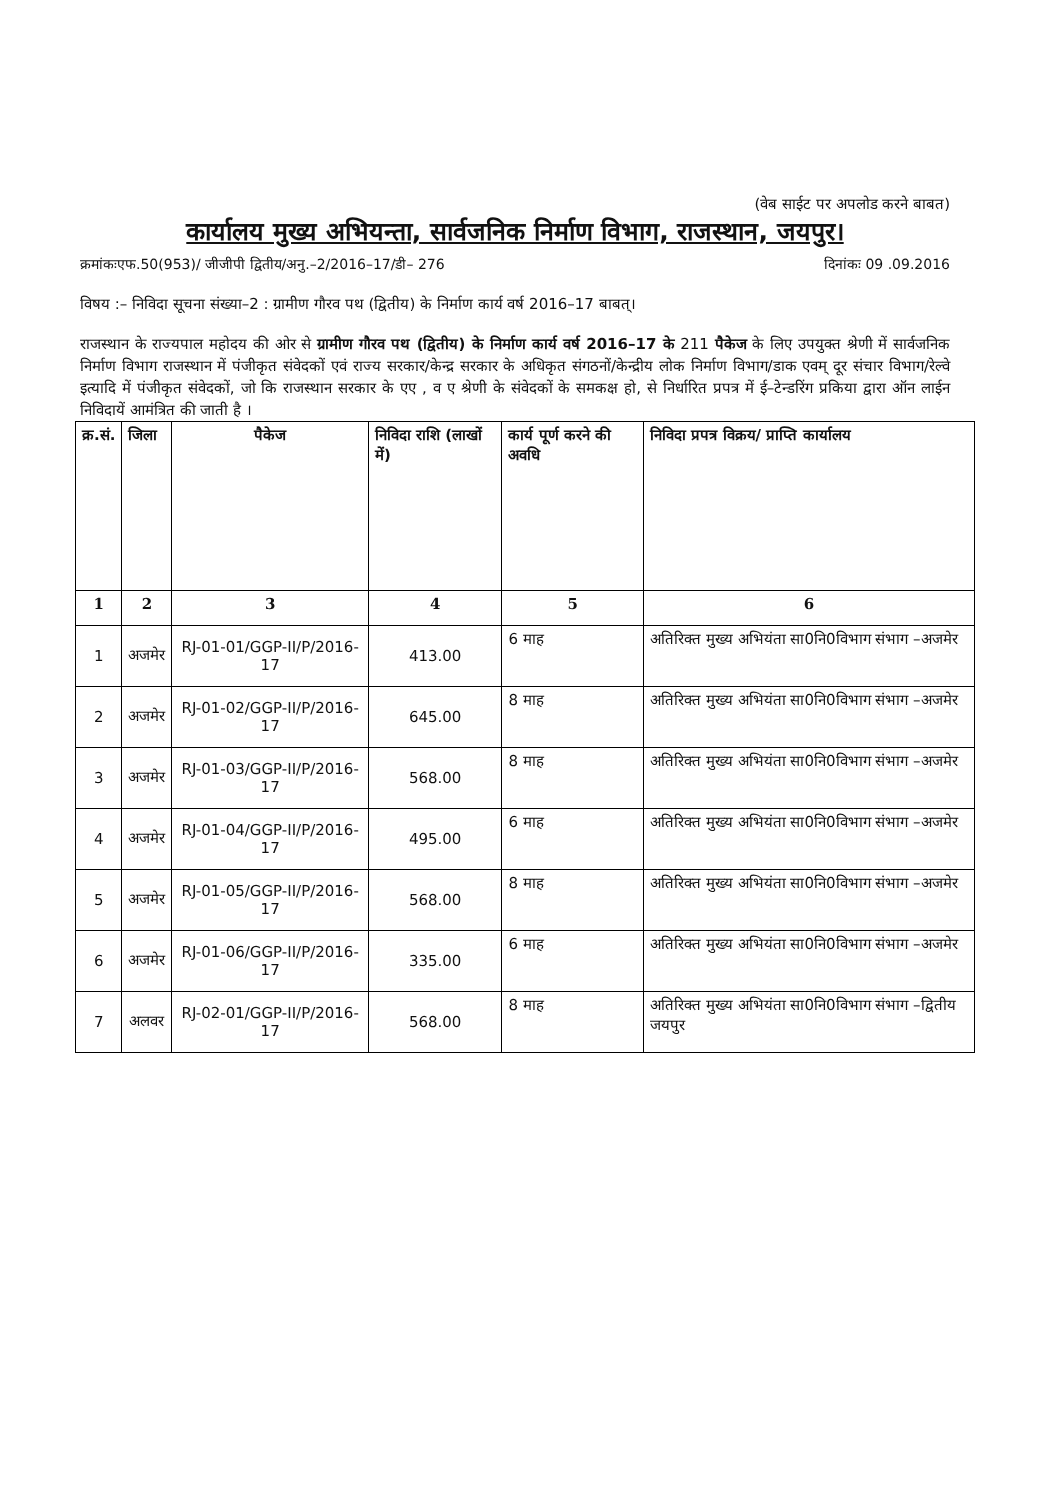(वेब साईट पर अपलोड करने बाबत)
कार्यालय मुख्य अभियन्ता, सार्वजनिक निर्माण विभाग, राजस्थान, जयपुर।
क्रमांकःएफ.50(953)/ जीजीपी द्वितीय/अनु.–2/2016–17/डी– 276 दिनांकः 09 .09.2016
विषय :– निविदा सूचना संख्या–2 : ग्रामीण गौरव पथ (द्वितीय) के निर्माण कार्य वर्ष 2016–17 बाबत्।
राजस्थान के राज्यपाल महोदय की ओर से ग्रामीण गौरव पथ (द्वितीय) के निर्माण कार्य वर्ष 2016–17 के 211 पैकेज के लिए उपयुक्त श्रेणी में सार्वजनिक निर्माण विभाग राजस्थान में पंजीकृत संवेदकों एवं राज्य सरकार/केन्द्र सरकार के अधिकृत संगठनों/केन्द्रीय लोक निर्माण विभाग/डाक एवम् दूर संचार विभाग/रेल्वे इत्यादि में पंजीकृत संवेदकों, जो कि राजस्थान सरकार के एए , व ए श्रेणी के संवेदकों के समकक्ष हो, से निर्धारित प्रपत्र में ई–टेन्डरिंग प्रकिया द्वारा ऑन लाईन निविदायें आमंत्रित की जाती है ।
| क्र.सं. | जिला | पैकेज | निविदा राशि (लाखों में) | कार्य पूर्ण करने की अवधि | निविदा प्रपत्र विक्रय/ प्राप्ति कार्यालय |
| --- | --- | --- | --- | --- | --- |
| 1 | 2 | 3 | 4 | 5 | 6 |
| 1 | अजमेर | RJ-01-01/GGP-II/P/2016-17 | 413.00 | 6 माह | अतिरिक्त मुख्य अभियंता सा0नि0विभाग संभाग –अजमेर |
| 2 | अजमेर | RJ-01-02/GGP-II/P/2016-17 | 645.00 | 8 माह | अतिरिक्त मुख्य अभियंता सा0नि0विभाग संभाग –अजमेर |
| 3 | अजमेर | RJ-01-03/GGP-II/P/2016-17 | 568.00 | 8 माह | अतिरिक्त मुख्य अभियंता सा0नि0विभाग संभाग –अजमेर |
| 4 | अजमेर | RJ-01-04/GGP-II/P/2016-17 | 495.00 | 6 माह | अतिरिक्त मुख्य अभियंता सा0नि0विभाग संभाग –अजमेर |
| 5 | अजमेर | RJ-01-05/GGP-II/P/2016-17 | 568.00 | 8 माह | अतिरिक्त मुख्य अभियंता सा0नि0विभाग संभाग –अजमेर |
| 6 | अजमेर | RJ-01-06/GGP-II/P/2016-17 | 335.00 | 6 माह | अतिरिक्त मुख्य अभियंता सा0नि0विभाग संभाग –अजमेर |
| 7 | अलवर | RJ-02-01/GGP-II/P/2016-17 | 568.00 | 8 माह | अतिरिक्त मुख्य अभियंता सा0नि0विभाग संभाग –द्वितीय जयपुर |